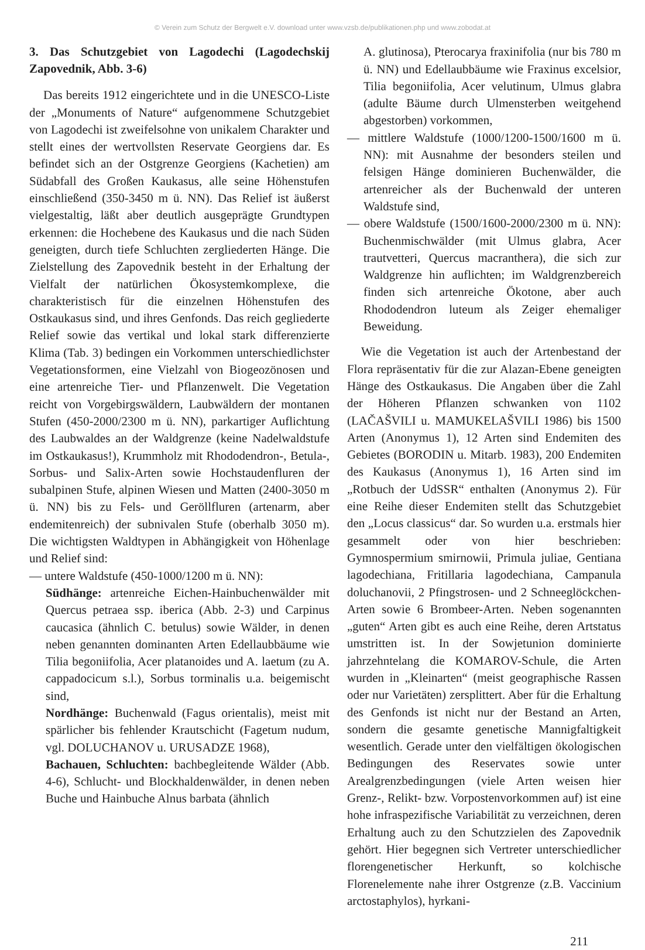© Verein zum Schutz der Bergwelt e.V. download unter www.vzsb.de/publikationen.php und www.zobodat.at
3. Das Schutzgebiet von Lagodechi (Lagodechskij Zapovednik, Abb. 3-6)
Das bereits 1912 eingerichtete und in die UNESCO-Liste der „Monuments of Nature“ aufgenommene Schutzgebiet von Lagodechi ist zweifelsohne von unikalem Charakter und stellt eines der wertvollsten Reservate Georgiens dar. Es befindet sich an der Ostgrenze Georgiens (Kachetien) am Südabfall des Großen Kaukasus, alle seine Höhenstufen einschließend (350-3450 m ü. NN). Das Relief ist äußerst vielgestaltig, läßt aber deutlich ausgeprägte Grundtypen erkennen: die Hochebene des Kaukasus und die nach Süden geneigten, durch tiefe Schluchten zergliederten Hänge. Die Zielstellung des Zapovednik besteht in der Erhaltung der Vielfalt der natürlichen Ökosystemkomplexe, die charakteristisch für die einzelnen Höhenstufen des Ostkaukasus sind, und ihres Genfonds. Das reich gegliederte Relief sowie das vertikal und lokal stark differenzierte Klima (Tab. 3) bedingen ein Vorkommen unterschiedlichster Vegetationsformen, eine Vielzahl von Biogeozönosen und eine artenreiche Tier- und Pflanzenwelt. Die Vegetation reicht von Vorgebirgswäldern, Laubwäldern der montanen Stufen (450-2000/2300 m ü. NN), parkartiger Auflichtung des Laubwaldes an der Waldgrenze (keine Nadelwaldstufe im Ostkaukasus!), Krummholz mit Rhododendron-, Betula-, Sorbus- und Salix-Arten sowie Hochstaudenfluren der subalpinen Stufe, alpinen Wiesen und Matten (2400-3050 m ü. NN) bis zu Fels- und Geröllfluren (artenarm, aber endemitenreich) der subnivalen Stufe (oberhalb 3050 m). Die wichtigsten Waldtypen in Abhängigkeit von Höhenlage und Relief sind:
— untere Waldstufe (450-1000/1200 m ü. NN):
Südhänge: artenreiche Eichen-Hainbuchenwälder mit Quercus petraea ssp. iberica (Abb. 2-3) und Carpinus caucasica (ähnlich C. betulus) sowie Wälder, in denen neben genannten dominanten Arten Edellaubbäume wie Tilia begoniifolia, Acer platanoides und A. laetum (zu A. cappadocicum s.l.), Sorbus torminalis u.a. beigemischt sind,
Nordhänge: Buchenwald (Fagus orientalis), meist mit spärlicher bis fehlender Krautschicht (Fagetum nudum, vgl. DOLUCHANOV u. URUSADZE 1968),
Bachauen, Schluchten: bachbegleitende Wälder (Abb. 4-6), Schlucht- und Blockhaldenwälder, in denen neben Buche und Hainbuche Alnus barbata (ähnlich
A. glutinosa), Pterocarya fraxinifolia (nur bis 780 m ü. NN) und Edellaubbäume wie Fraxinus excelsior, Tilia begoniifolia, Acer velutinum, Ulmus glabra (adulte Bäume durch Ulmensterben weitgehend abgestorben) vorkommen,
— mittlere Waldstufe (1000/1200-1500/1600 m ü. NN): mit Ausnahme der besonders steilen und felsigen Hänge dominieren Buchenwälder, die artenreicher als der Buchenwald der unteren Waldstufe sind,
— obere Waldstufe (1500/1600-2000/2300 m ü. NN): Buchenmischwälder (mit Ulmus glabra, Acer trautvetteri, Quercus macranthera), die sich zur Waldgrenze hin auflichten; im Waldgrenzbereich finden sich artenreiche Ökotone, aber auch Rhododendron luteum als Zeiger ehemaliger Beweidung.
Wie die Vegetation ist auch der Artenbestand der Flora repräsentativ für die zur Alazan-Ebene geneigten Hänge des Ostkaukasus. Die Angaben über die Zahl der Höheren Pflanzen schwanken von 1102 (LAČAŠVILI u. MAMUKELAŠVILI 1986) bis 1500 Arten (Anonymus 1), 12 Arten sind Endemiten des Gebietes (BORODIN u. Mitarb. 1983), 200 Endemiten des Kaukasus (Anonymus 1), 16 Arten sind im „Rotbuch der UdSSR“ enthalten (Anonymus 2). Für eine Reihe dieser Endemiten stellt das Schutzgebiet den „Locus classicus“ dar. So wurden u.a. erstmals hier gesammelt oder von hier beschrieben: Gymnospermium smirnowii, Primula juliae, Gentiana lagodechiana, Fritillaria lagodechiana, Campanula doluchanovii, 2 Pfingstrosen- und 2 Schneeglöckchen-Arten sowie 6 Brombeer-Arten. Neben sogenannten „guten“ Arten gibt es auch eine Reihe, deren Artstatus umstritten ist. In der Sowjetunion dominierte jahrzehntelang die KOMAROV-Schule, die Arten wurden in „Kleinarten“ (meist geographische Rassen oder nur Varietäten) zersplittert. Aber für die Erhaltung des Genfonds ist nicht nur der Bestand an Arten, sondern die gesamte genetische Mannigfaltigkeit wesentlich. Gerade unter den vielfältigen ökologischen Bedingungen des Reservates sowie unter Arealgrenzbedingungen (viele Arten weisen hier Grenz-, Relikt- bzw. Vorpostenvorkommen auf) ist eine hohe infraspezifische Variabilität zu verzeichnen, deren Erhaltung auch zu den Schutzzielen des Zapovednik gehört. Hier begegnen sich Vertreter unterschiedlicher florengenetischer Herkunft, so kolchische Florenelemente nahe ihrer Ostgrenze (z.B. Vaccinium arctostaphylos), hyrkani-
211